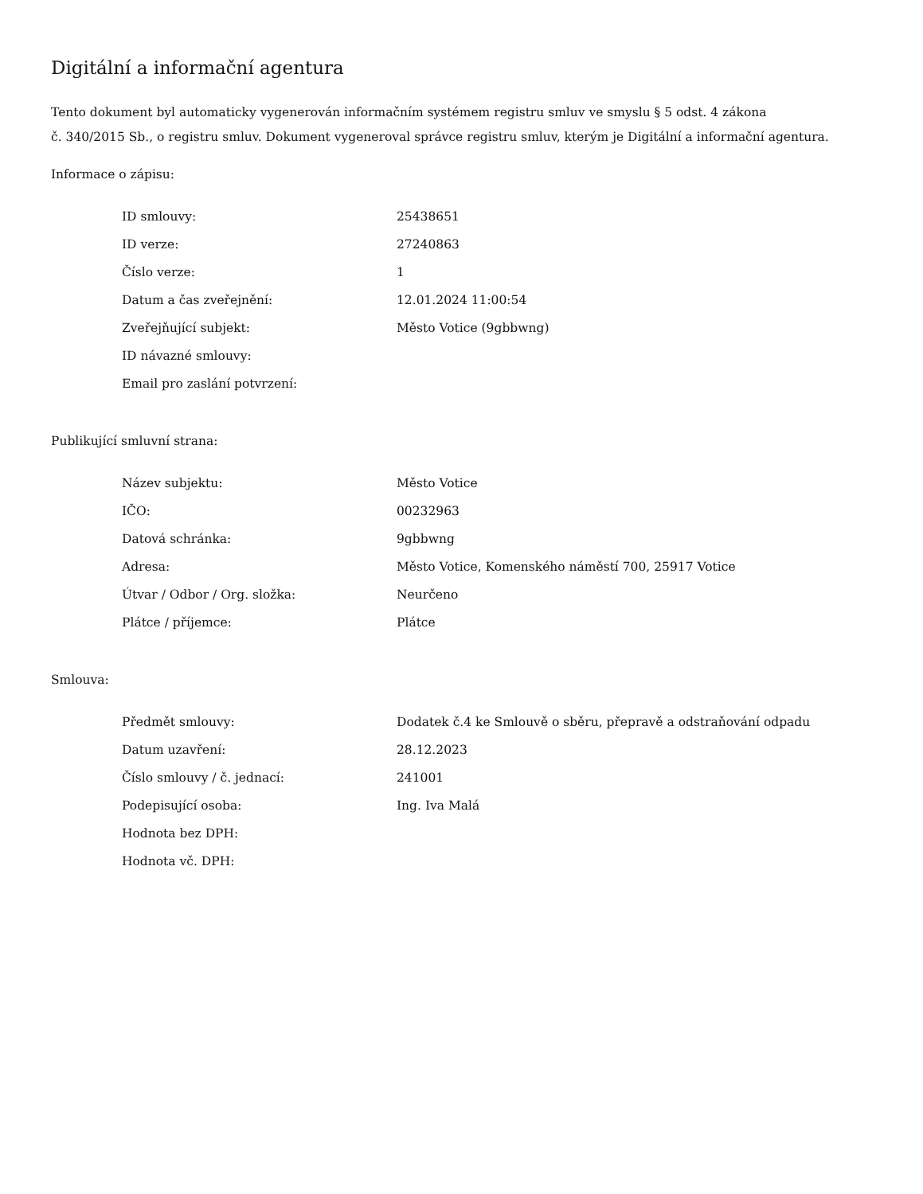Digitální a informační agentura
Tento dokument byl automaticky vygenerován informačním systémem registru smluv ve smyslu § 5 odst. 4 zákona
č. 340/2015 Sb., o registru smluv. Dokument vygeneroval správce registru smluv, kterým je Digitální a informační agentura.
Informace o zápisu:
| ID smlouvy: | 25438651 |
| ID verze: | 27240863 |
| Číslo verze: | 1 |
| Datum a čas zveřejnění: | 12.01.2024 11:00:54 |
| Zveřejňující subjekt: | Město Votice (9gbbwng) |
| ID návazné smlouvy: | |
| Email pro zaslání potvrzení: | |
Publikující smluvní strana:
| Název subjektu: | Město Votice |
| IČO: | 00232963 |
| Datová schránka: | 9gbbwng |
| Adresa: | Město Votice, Komenského náměstí 700, 25917 Votice |
| Útvar / Odbor / Org. složka: | Neurčeno |
| Plátce / příjemce: | Plátce |
Smlouva:
| Předmět smlouvy: | Dodatek č.4 ke Smlouvě o sběru, přepravě a odstraňování odpadu |
| Datum uzavření: | 28.12.2023 |
| Číslo smlouvy / č. jednací: | 241001 |
| Podepisující osoba: | Ing. Iva Malá |
| Hodnota bez DPH: | |
| Hodnota vč. DPH: | |